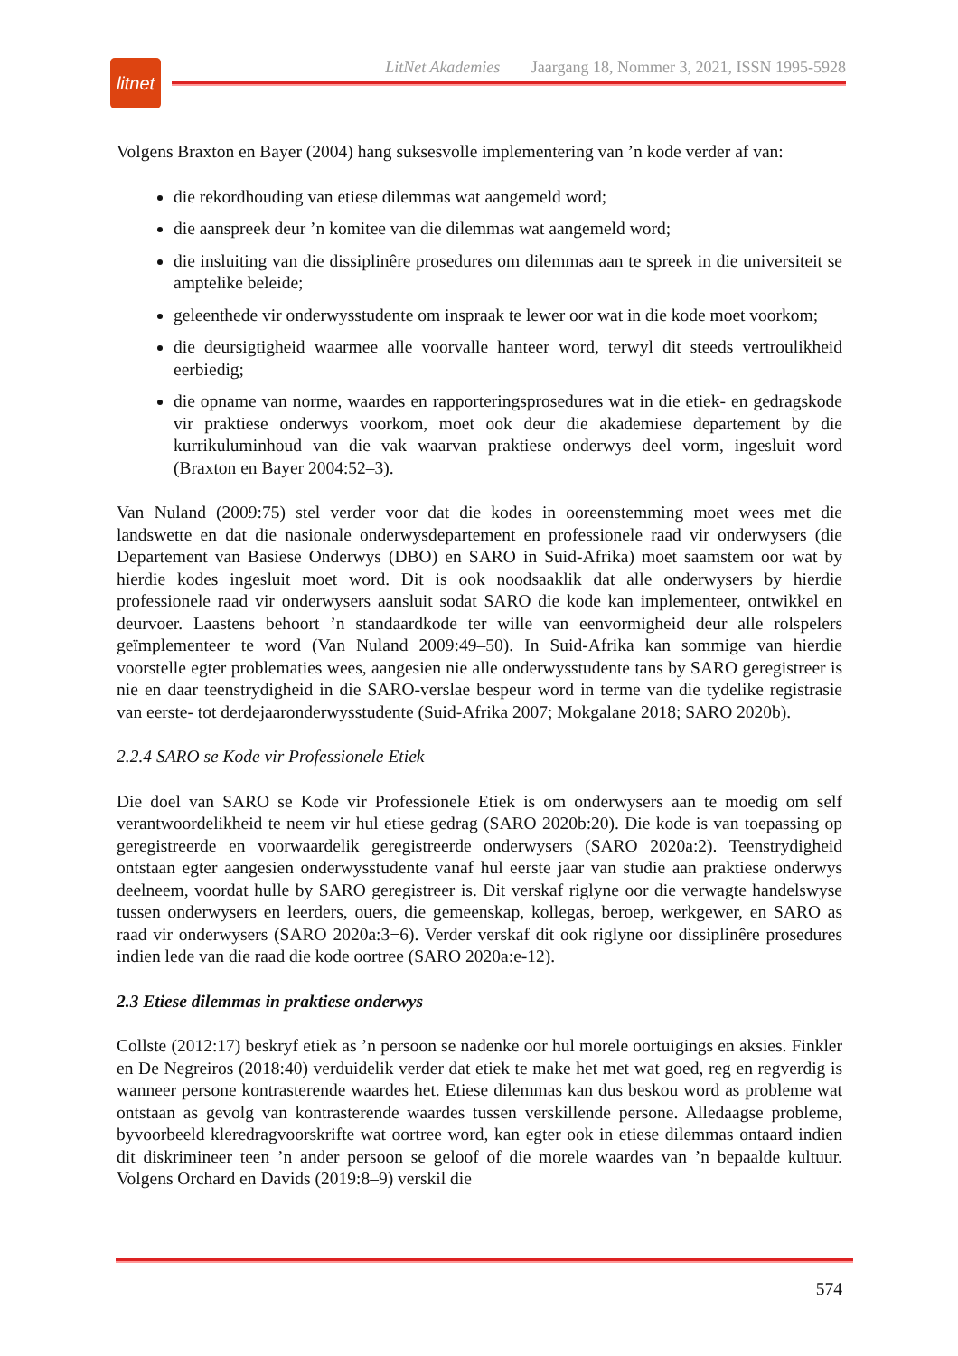litnet
LitNet Akademies Jaargang 18, Nommer 3, 2021, ISSN 1995-5928
Volgens Braxton en Bayer (2004) hang suksesvolle implementering van ’n kode verder af van:
die rekordhouding van etiese dilemmas wat aangemeld word;
die aanspreek deur ’n komitee van die dilemmas wat aangemeld word;
die insluiting van die dissiplinêre prosedures om dilemmas aan te spreek in die universiteit se amptelike beleide;
geleenthede vir onderwysstudente om inspraak te lewer oor wat in die kode moet voorkom;
die deursigtigheid waarmee alle voorvalle hanteer word, terwyl dit steeds vertroulikheid eerbiedig;
die opname van norme, waardes en rapporteringsprosedures wat in die etiek- en gedragskode vir praktiese onderwys voorkom, moet ook deur die akademiese departement by die kurrikuluminhoud van die vak waarvan praktiese onderwys deel vorm, ingesluit word (Braxton en Bayer 2004:52–3).
Van Nuland (2009:75) stel verder voor dat die kodes in ooreenstemming moet wees met die landswette en dat die nasionale onderwysdepartement en professionele raad vir onderwysers (die Departement van Basiese Onderwys (DBO) en SARO in Suid-Afrika) moet saamstem oor wat by hierdie kodes ingesluit moet word. Dit is ook noodsaaklik dat alle onderwysers by hierdie professionele raad vir onderwysers aansluit sodat SARO die kode kan implementeer, ontwikkel en deurvoer. Laastens behoort ’n standaardkode ter wille van eenvormigheid deur alle rolspelers geïmplementeer te word (Van Nuland 2009:49–50). In Suid-Afrika kan sommige van hierdie voorstelle egter problematies wees, aangesien nie alle onderwysstudente tans by SARO geregistreer is nie en daar teenstrydigheid in die SARO-verslae bespeur word in terme van die tydelike registrasie van eerste- tot derdejaaronderwysstudente (Suid-Afrika 2007; Mokgalane 2018; SARO 2020b).
2.2.4 SARO se Kode vir Professionele Etiek
Die doel van SARO se Kode vir Professionele Etiek is om onderwysers aan te moedig om self verantwoordelikheid te neem vir hul etiese gedrag (SARO 2020b:20). Die kode is van toepassing op geregistreerde en voorwaardelik geregistreerde onderwysers (SARO 2020a:2). Teenstrydigheid ontstaan egter aangesien onderwysstudente vanaf hul eerste jaar van studie aan praktiese onderwys deelneem, voordat hulle by SARO geregistreer is. Dit verskaf riglyne oor die verwagte handelswyse tussen onderwysers en leerders, ouers, die gemeenskap, kollegas, beroep, werkgewer, en SARO as raad vir onderwysers (SARO 2020a:3−6). Verder verskaf dit ook riglyne oor dissiplinêre prosedures indien lede van die raad die kode oortree (SARO 2020a:e-12).
2.3 Etiese dilemmas in praktiese onderwys
Collste (2012:17) beskryf etiek as ’n persoon se nadenke oor hul morele oortuigings en aksies. Finkler en De Negreiros (2018:40) verduidelik verder dat etiek te make het met wat goed, reg en regverdig is wanneer persone kontrasterende waardes het. Etiese dilemmas kan dus beskou word as probleme wat ontstaan as gevolg van kontrasterende waardes tussen verskillende persone. Alledaagse probleme, byvoorbeeld kleredragvoorskrifte wat oortree word, kan egter ook in etiese dilemmas ontaard indien dit diskrimineer teen ’n ander persoon se geloof of die morele waardes van ’n bepaalde kultuur. Volgens Orchard en Davids (2019:8–9) verskil die
574